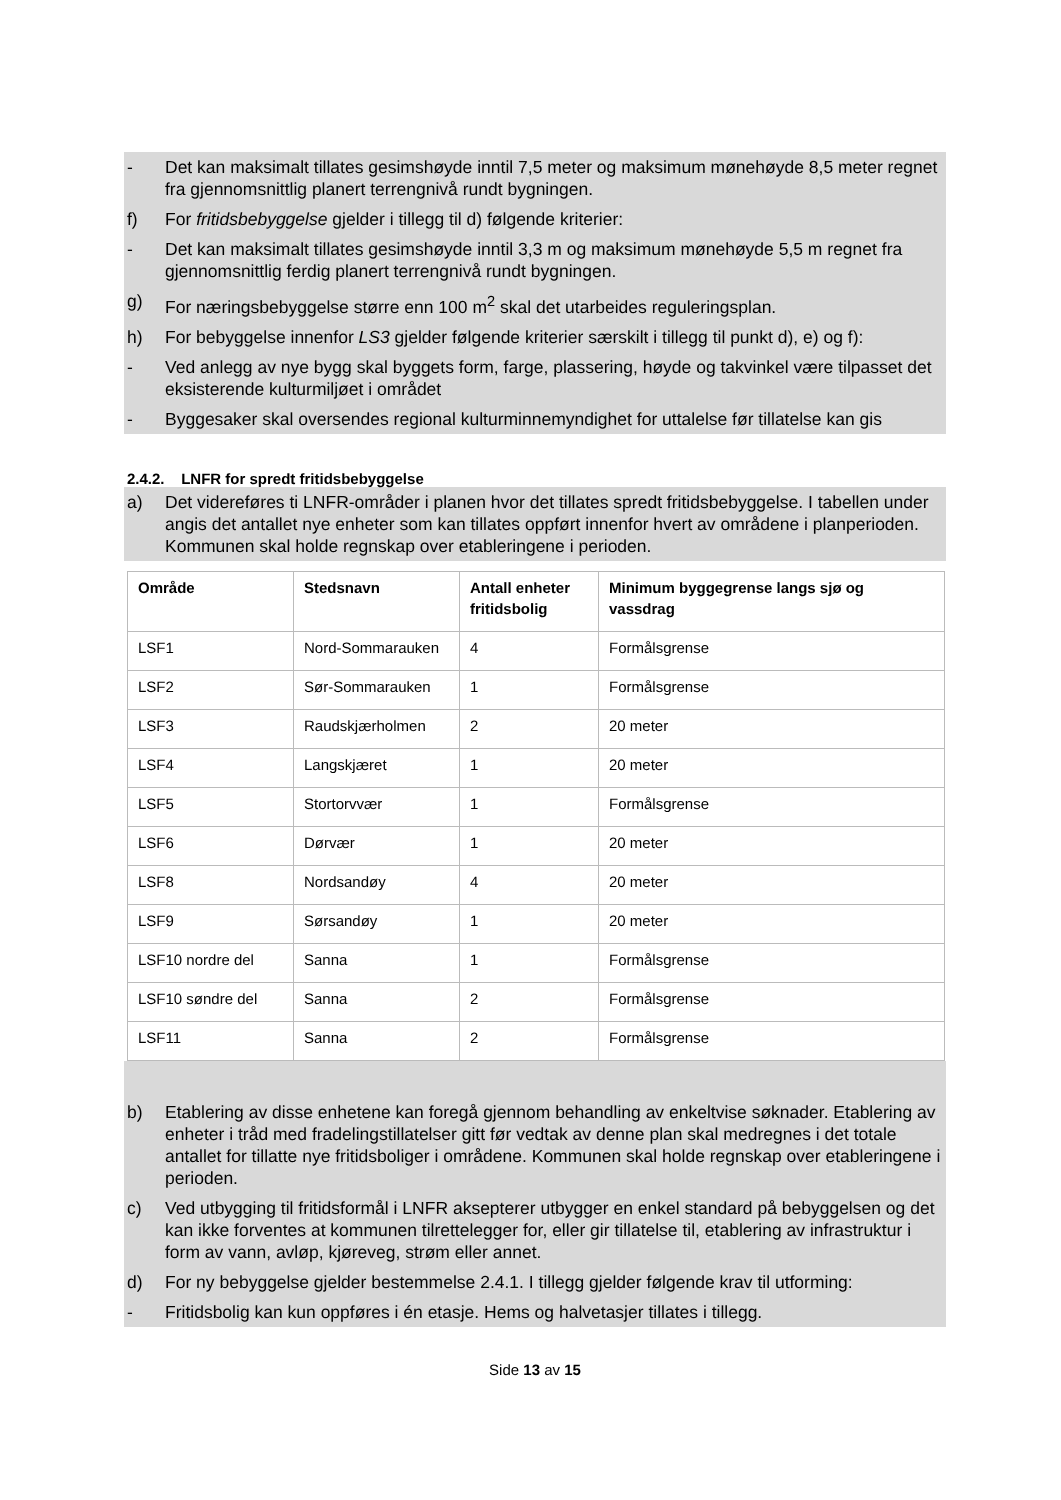- Det kan maksimalt tillates gesimshøyde inntil 7,5 meter og maksimum mønehøyde 8,5 meter regnet fra gjennomsnittlig planert terrengnivå rundt bygningen.
f) For fritidsbebyggelse gjelder i tillegg til d) følgende kriterier:
- Det kan maksimalt tillates gesimshøyde inntil 3,3 m og maksimum mønehøyde 5,5 m regnet fra gjennomsnittlig ferdig planert terrengnivå rundt bygningen.
g) For næringsbebyggelse større enn 100 m<sup>2</sup> skal det utarbeides reguleringsplan.
h) For bebyggelse innenfor LS3 gjelder følgende kriterier særskilt i tillegg til punkt d), e) og f):
- Ved anlegg av nye bygg skal byggets form, farge, plassering, høyde og takvinkel være tilpasset det eksisterende kulturmiljøet i området
- Byggesaker skal oversendes regional kulturminnemyndighet for uttalelse før tillatelse kan gis
2.4.2. LNFR for spredt fritidsbebyggelse
a) Det videreføres ti LNFR-områder i planen hvor det tillates spredt fritidsbebyggelse. I tabellen under angis det antallet nye enheter som kan tillates oppført innenfor hvert av områdene i planperioden. Kommunen skal holde regnskap over etableringene i perioden.
| Område | Stedsnavn | Antall enheter fritidsbolig | Minimum byggegrense langs sjø og vassdrag |
| --- | --- | --- | --- |
| LSF1 | Nord-Sommarauken | 4 | Formålsgrense |
| LSF2 | Sør-Sommarauken | 1 | Formålsgrense |
| LSF3 | Raudskjærholmen | 2 | 20 meter |
| LSF4 | Langskjæret | 1 | 20 meter |
| LSF5 | Stortorvvær | 1 | Formålsgrense |
| LSF6 | Dørvær | 1 | 20 meter |
| LSF8 | Nordsandøy | 4 | 20 meter |
| LSF9 | Sørsandøy | 1 | 20 meter |
| LSF10 nordre del | Sanna | 1 | Formålsgrense |
| LSF10 søndre del | Sanna | 2 | Formålsgrense |
| LSF11 | Sanna | 2 | Formålsgrense |
b) Etablering av disse enhetene kan foregå gjennom behandling av enkeltvise søknader. Etablering av enheter i tråd med fradelingstillatelser gitt før vedtak av denne plan skal medregnes i det totale antallet for tillatte nye fritidsboliger i områdene. Kommunen skal holde regnskap over etableringene i perioden.
c) Ved utbygging til fritidsformål i LNFR aksepterer utbygger en enkel standard på bebyggelsen og det kan ikke forventes at kommunen tilrettelegger for, eller gir tillatelse til, etablering av infrastruktur i form av vann, avløp, kjøreveg, strøm eller annet.
d) For ny bebyggelse gjelder bestemmelse 2.4.1. I tillegg gjelder følgende krav til utforming:
- Fritidsbolig kan kun oppføres i én etasje. Hems og halvetasjer tillates i tillegg.
Side 13 av 15